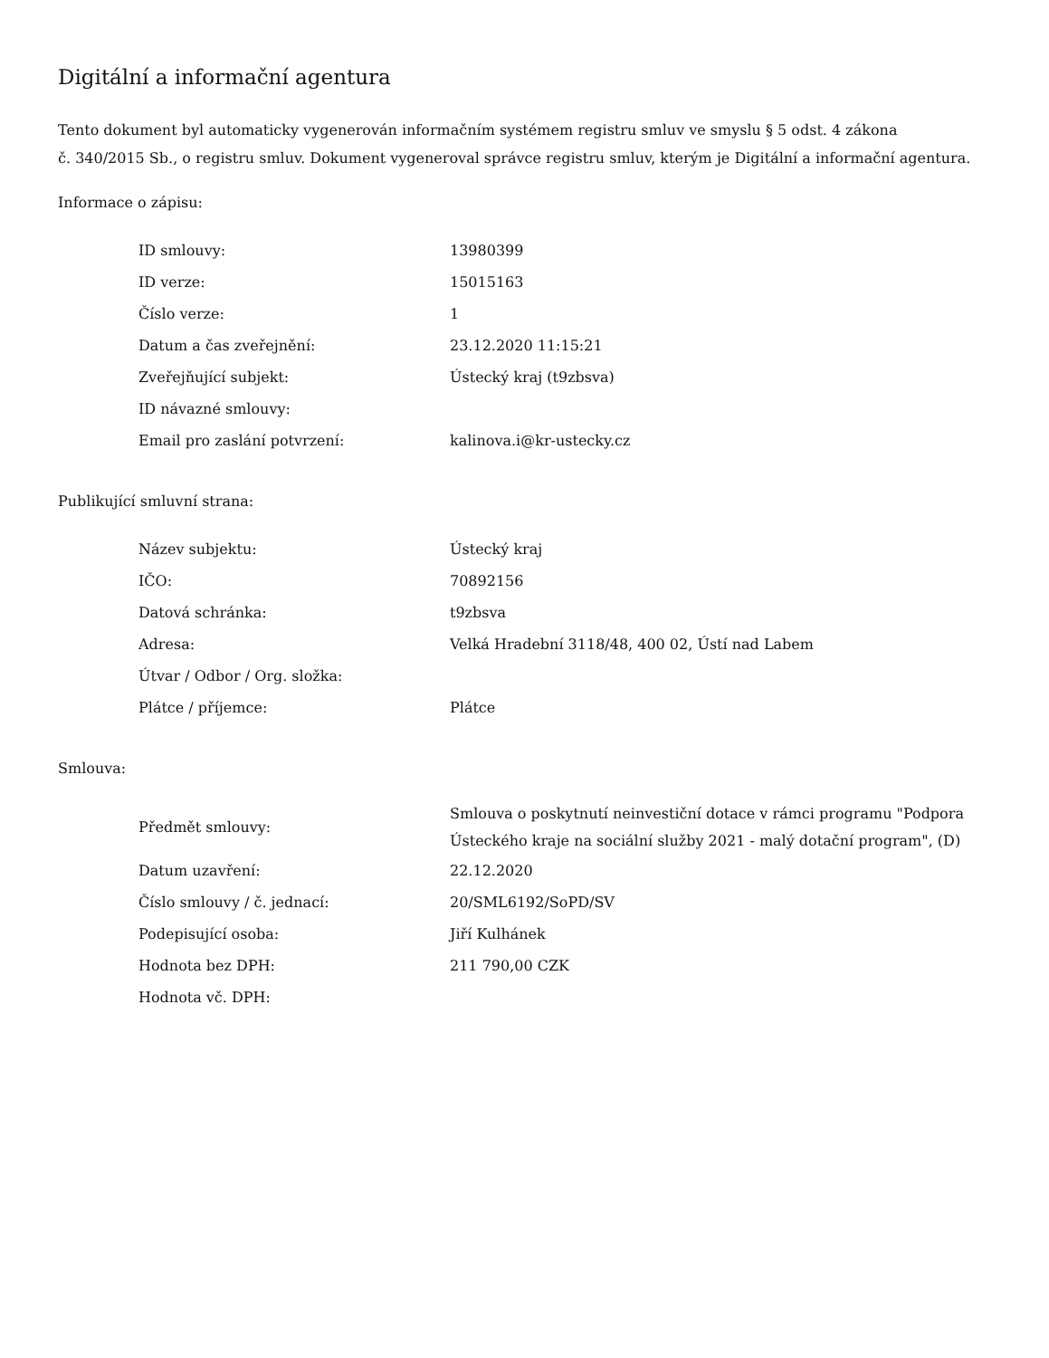Digitální a informační agentura
Tento dokument byl automaticky vygenerován informačním systémem registru smluv ve smyslu § 5 odst. 4 zákona
č. 340/2015 Sb., o registru smluv. Dokument vygeneroval správce registru smluv, kterým je Digitální a informační agentura.
Informace o zápisu:
| ID smlouvy: | 13980399 |
| ID verze: | 15015163 |
| Číslo verze: | 1 |
| Datum a čas zveřejnění: | 23.12.2020 11:15:21 |
| Zveřejňující subjekt: | Ústecký kraj (t9zbsva) |
| ID návazné smlouvy: | |
| Email pro zaslání potvrzení: | kalinova.i@kr-ustecky.cz |
Publikující smluvní strana:
| Název subjektu: | Ústecký kraj |
| IČO: | 70892156 |
| Datová schránka: | t9zbsva |
| Adresa: | Velká Hradební 3118/48, 400 02, Ústí nad Labem |
| Útvar / Odbor / Org. složka: | |
| Plátce / příjemce: | Plátce |
Smlouva:
| Předmět smlouvy: | Smlouva o poskytnutí neinvestiční dotace v rámci programu "Podpora Ústeckého kraje na sociální služby 2021 - malý dotační program", (D) |
| Datum uzavření: | 22.12.2020 |
| Číslo smlouvy / č. jednací: | 20/SML6192/SoPD/SV |
| Podepisující osoba: | Jiří Kulhánek |
| Hodnota bez DPH: | 211 790,00 CZK |
| Hodnota vč. DPH: | |